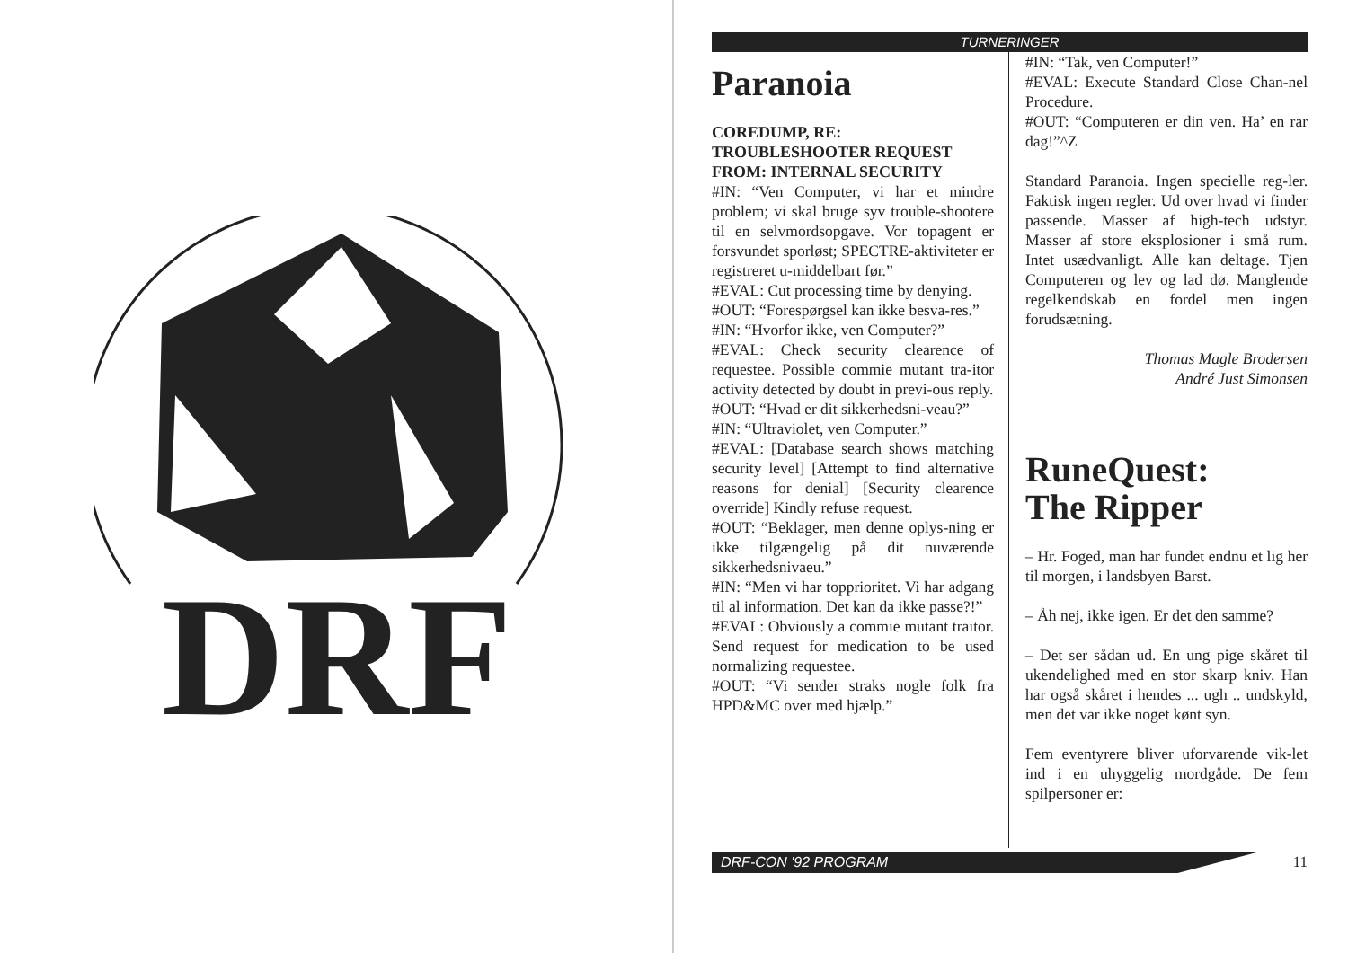DRF
TURNERINGER
Paranoia
COREDUMP, RE:
TROUBLESHOOTER REQUEST
FROM: INTERNAL SECURITY
#IN: “Ven Computer, vi har et mindre problem; vi skal bruge syv trouble-shootere til en selvmordsopgave. Vor topagent er forsvundet sporløst; SPECTRE-aktiviteter er registreret u-middelbart før.”
#EVAL: Cut processing time by denying.
#OUT: “Forespørgsel kan ikke besva-res.”
#IN: “Hvorfor ikke, ven Computer?”
#EVAL: Check security clearence of requestee. Possible commie mutant tra-itor activity detected by doubt in previ-ous reply.
#OUT: “Hvad er dit sikkerhedsni-veau?”
#IN: “Ultraviolet, ven Computer.”
#EVAL: [Database search shows matching security level] [Attempt to find alternative reasons for denial] [Security clearence override] Kindly refuse request.
#OUT: “Beklager, men denne oplys-ning er ikke tilgængelig på dit nuværende sikkerhedsnivaeu.”
#IN: “Men vi har topprioritet. Vi har adgang til al information. Det kan da ikke passe?!”
#EVAL: Obviously a commie mutant traitor. Send request for medication to be used normalizing requestee.
#OUT: “Vi sender straks nogle folk fra HPD&MC over med hjælp.”
#IN: “Tak, ven Computer!”
#EVAL: Execute Standard Close Chan-nel Procedure.
#OUT: “Computeren er din ven. Ha’ en rar dag!”^Z
Standard Paranoia. Ingen specielle reg-ler. Faktisk ingen regler. Ud over hvad vi finder passende. Masser af high-tech udstyr. Masser af store eksplosioner i små rum. Intet usædvanligt. Alle kan deltage. Tjen Computeren og lev og lad dø. Manglende regelkendskab en fordel men ingen forudsætning.
Thomas Magle Brodersen
André Just Simonsen
RuneQuest:
The Ripper
– Hr. Foged, man har fundet endnu et lig her til morgen, i landsbyen Barst.
– Åh nej, ikke igen. Er det den samme?
– Det ser sådan ud. En ung pige skåret til ukendelighed med en stor skarp kniv. Han har også skåret i hendes ... ugh .. undskyld, men det var ikke noget kønt syn.
Fem eventyrere bliver uforvarende vik-let ind i en uhyggelig mordgåde. De fem spilpersoner er:
DRF-CON '92 PROGRAM
11